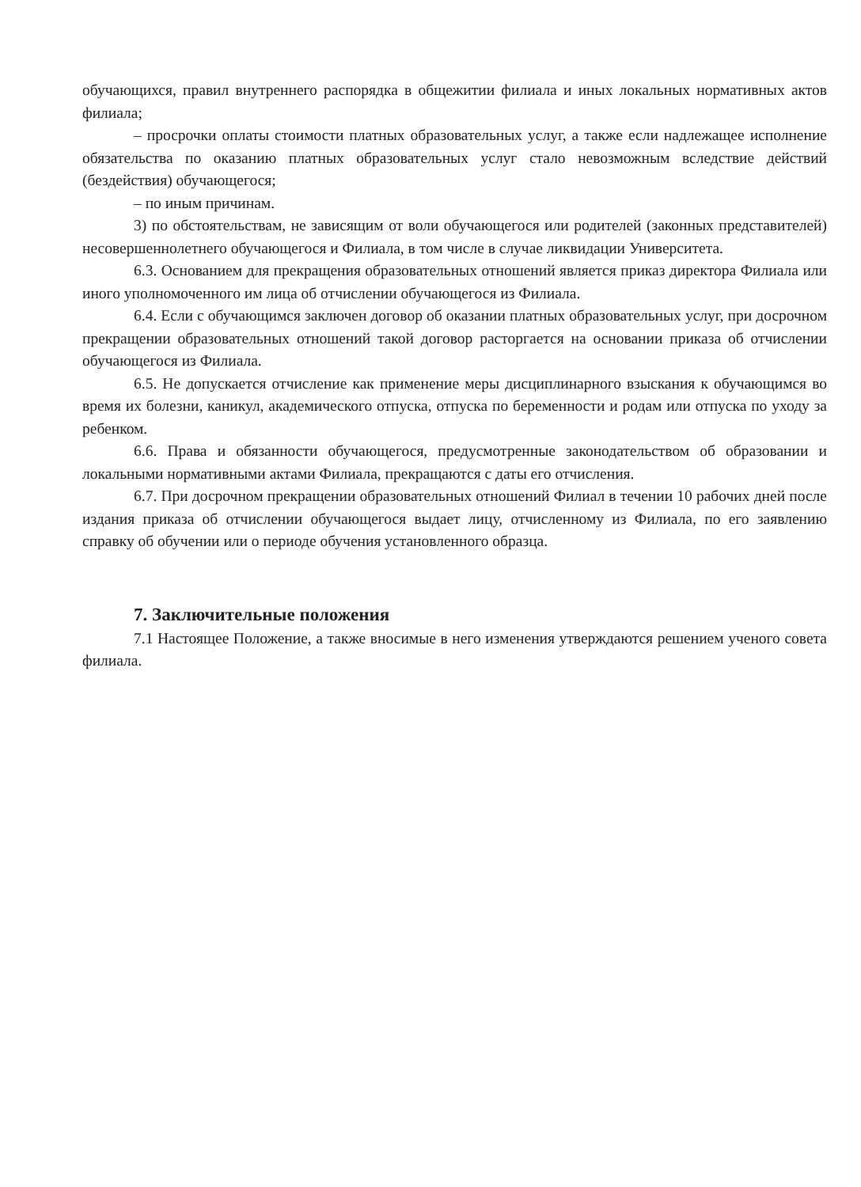обучающихся, правил внутреннего распорядка в общежитии филиала и иных локальных нормативных актов филиала;
– просрочки оплаты стоимости платных образовательных услуг, а также если надлежащее исполнение обязательства по оказанию платных образовательных услуг стало невозможным вследствие действий (бездействия) обучающегося;
– по иным причинам.
3) по обстоятельствам, не зависящим от воли обучающегося или родителей (законных представителей) несовершеннолетнего обучающегося и Филиала, в том числе в случае ликвидации Университета.
6.3. Основанием для прекращения образовательных отношений является приказ директора Филиала или иного уполномоченного им лица об отчислении обучающегося из Филиала.
6.4. Если с обучающимся заключен договор об оказании платных образовательных услуг, при досрочном прекращении образовательных отношений такой договор расторгается на основании приказа об отчислении обучающегося из Филиала.
6.5. Не допускается отчисление как применение меры дисциплинарного взыскания к обучающимся во время их болезни, каникул, академического отпуска, отпуска по беременности и родам или отпуска по уходу за ребенком.
6.6. Права и обязанности обучающегося, предусмотренные законодательством об образовании и локальными нормативными актами Филиала, прекращаются с даты его отчисления.
6.7. При досрочном прекращении образовательных отношений Филиал в течении 10 рабочих дней после издания приказа об отчислении обучающегося выдает лицу, отчисленному из Филиала, по его заявлению справку об обучении или о периоде обучения установленного образца.
7. Заключительные положения
7.1 Настоящее Положение, а также вносимые в него изменения утверждаются решением ученого совета филиала.